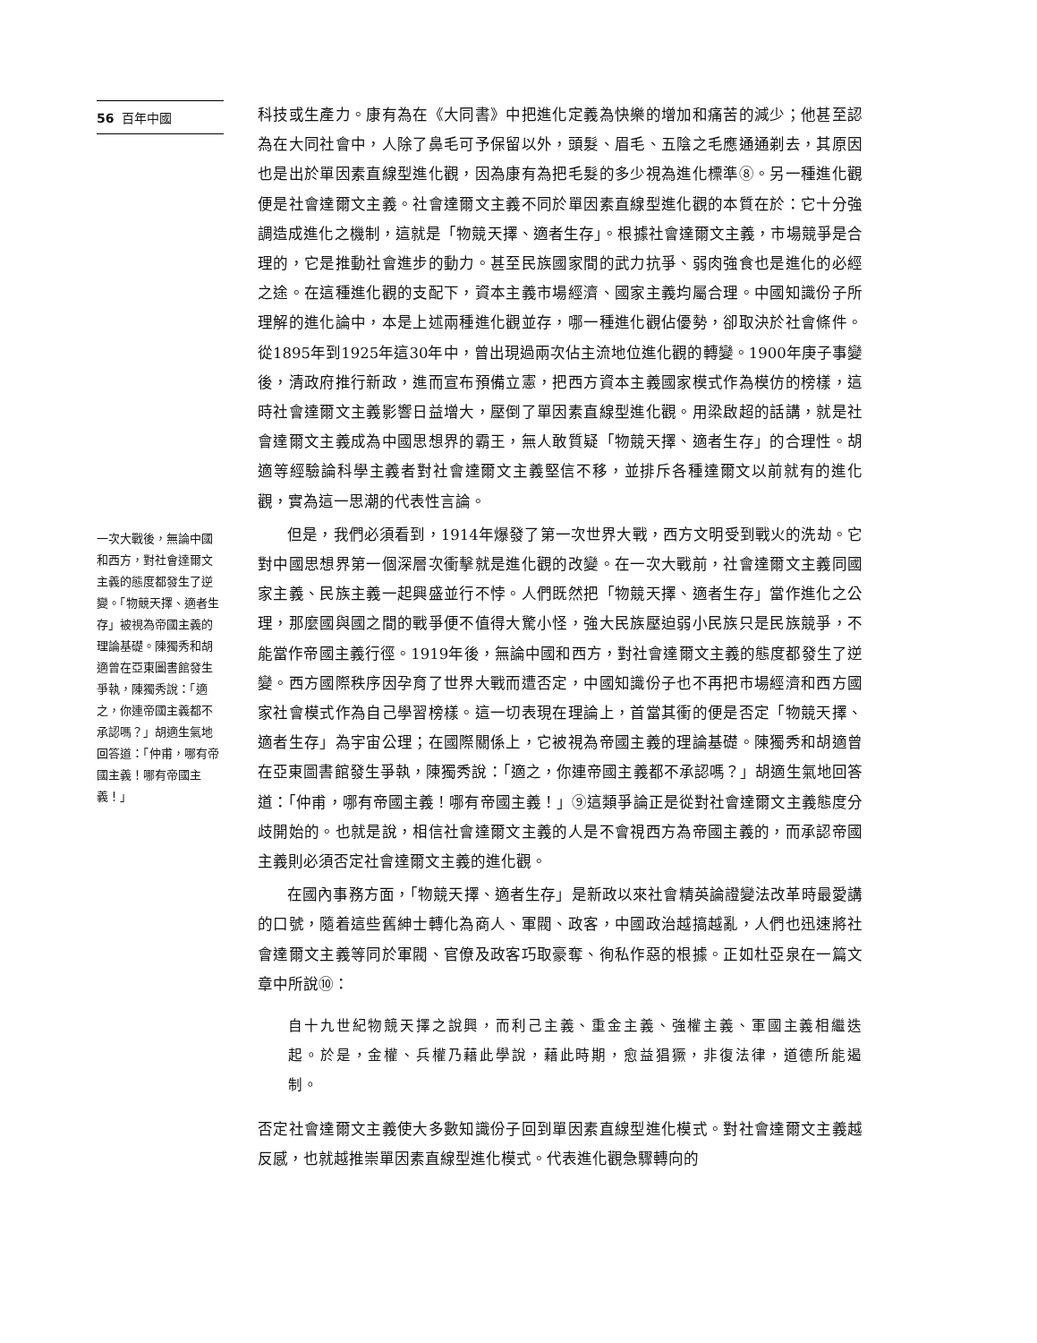56 百年中國
一次大戰後，無論中國和西方，對社會達爾文主義的態度都發生了逆變。「物競天擇、適者生存」被視為帝國主義的理論基礎。陳獨秀和胡適曾在亞東圖書館發生爭執，陳獨秀說：「適之，你連帝國主義都不承認嗎？」胡適生氣地回答道：「仲甫，哪有帝國主義！哪有帝國主義！」
科技或生產力。康有為在《大同書》中把進化定義為快樂的增加和痛苦的減少；他甚至認為在大同社會中，人除了鼻毛可予保留以外，頭髮、眉毛、五陰之毛應通通剃去，其原因也是出於單因素直線型進化觀，因為康有為把毛髮的多少視為進化標準⑧。另一種進化觀便是社會達爾文主義。社會達爾文主義不同於單因素直線型進化觀的本質在於：它十分強調造成進化之機制，這就是「物競天擇、適者生存」。根據社會達爾文主義，市場競爭是合理的，它是推動社會進步的動力。甚至民族國家間的武力抗爭、弱肉強食也是進化的必經之途。在這種進化觀的支配下，資本主義市場經濟、國家主義均屬合理。中國知識份子所理解的進化論中，本是上述兩種進化觀並存，哪一種進化觀佔優勢，卻取決於社會條件。從1895年到1925年這30年中，曾出現過兩次佔主流地位進化觀的轉變。1900年庚子事變後，清政府推行新政，進而宣布預備立憲，把西方資本主義國家模式作為模仿的榜樣，這時社會達爾文主義影響日益增大，壓倒了單因素直線型進化觀。用梁啟超的話講，就是社會達爾文主義成為中國思想界的霸王，無人敢質疑「物競天擇、適者生存」的合理性。胡適等經驗論科學主義者對社會達爾文主義堅信不移，並排斥各種達爾文以前就有的進化觀，實為這一思潮的代表性言論。
但是，我們必須看到，1914年爆發了第一次世界大戰，西方文明受到戰火的洗劫。它對中國思想界第一個深層次衝擊就是進化觀的改變。在一次大戰前，社會達爾文主義同國家主義、民族主義一起興盛並行不悖。人們既然把「物競天擇、適者生存」當作進化之公理，那麼國與國之間的戰爭便不值得大驚小怪，強大民族壓迫弱小民族只是民族競爭，不能當作帝國主義行徑。1919年後，無論中國和西方，對社會達爾文主義的態度都發生了逆變。西方國際秩序因孕育了世界大戰而遭否定，中國知識份子也不再把市場經濟和西方國家社會模式作為自己學習榜樣。這一切表現在理論上，首當其衝的便是否定「物競天擇、適者生存」為宇宙公理；在國際關係上，它被視為帝國主義的理論基礎。陳獨秀和胡適曾在亞東圖書館發生爭執，陳獨秀說：「適之，你連帝國主義都不承認嗎？」胡適生氣地回答道：「仲甫，哪有帝國主義！哪有帝國主義！」⑨這類爭論正是從對社會達爾文主義態度分歧開始的。也就是說，相信社會達爾文主義的人是不會視西方為帝國主義的，而承認帝國主義則必須否定社會達爾文主義的進化觀。
在國內事務方面，「物競天擇、適者生存」是新政以來社會精英論證變法改革時最愛講的口號，隨着這些舊紳士轉化為商人、軍閥、政客，中國政治越搞越亂，人們也迅速將社會達爾文主義等同於軍閥、官僚及政客巧取豪奪、徇私作惡的根據。正如杜亞泉在一篇文章中所說⑩：
自十九世紀物競天擇之說興，而利己主義、重金主義、強權主義、軍國主義相繼迭起。於是，金權、兵權乃藉此學說，藉此時期，愈益猖獗，非復法律，道德所能遏制。
否定社會達爾文主義使大多數知識份子回到單因素直線型進化模式。對社會達爾文主義越反感，也就越推崇單因素直線型進化模式。代表進化觀急驟轉向的